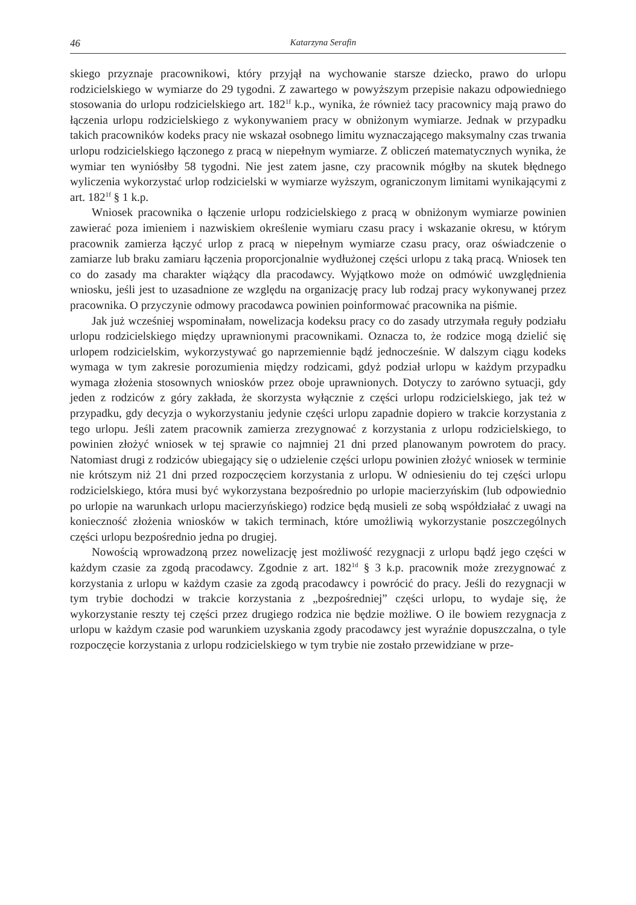46 Katarzyna Serafin
skiego przyznaje pracownikowi, który przyjął na wychowanie starsze dziecko, prawo do urlopu rodzicielskiego w wymiarze do 29 tygodni. Z zawartego w powyższym przepisie nakazu odpowiedniego stosowania do urlopu rodzicielskiego art. 182<sup>1f</sup> k.p., wynika, że również tacy pracownicy mają prawo do łączenia urlopu rodzicielskiego z wykonywaniem pracy w obniżonym wymiarze. Jednak w przypadku takich pracowników kodeks pracy nie wskazał osobnego limitu wyznaczającego maksymalny czas trwania urlopu rodzicielskiego łączonego z pracą w niepełnym wymiarze. Z obliczeń matematycznych wynika, że wymiar ten wyniósłby 58 tygodni. Nie jest zatem jasne, czy pracownik mógłby na skutek błędnego wyliczenia wykorzystać urlop rodzicielski w wymiarze wyższym, ograniczonym limitami wynikającymi z art. 182<sup>1f</sup> § 1 k.p.
Wniosek pracownika o łączenie urlopu rodzicielskiego z pracą w obniżonym wymiarze powinien zawierać poza imieniem i nazwiskiem określenie wymiaru czasu pracy i wskazanie okresu, w którym pracownik zamierza łączyć urlop z pracą w niepełnym wymiarze czasu pracy, oraz oświadczenie o zamiarze lub braku zamiaru łączenia proporcjonalnie wydłużonej części urlopu z taką pracą. Wniosek ten co do zasady ma charakter wiążący dla pracodawcy. Wyjątkowo może on odmówić uwzględnienia wniosku, jeśli jest to uzasadnione ze względu na organizację pracy lub rodzaj pracy wykonywanej przez pracownika. O przyczynie odmowy pracodawca powinien poinformować pracownika na piśmie.
Jak już wcześniej wspominałam, nowelizacja kodeksu pracy co do zasady utrzymała reguły podziału urlopu rodzicielskiego między uprawnionymi pracownikami. Oznacza to, że rodzice mogą dzielić się urlopem rodzicielskim, wykorzystywać go naprzemiennie bądź jednocześnie. W dalszym ciągu kodeks wymaga w tym zakresie porozumienia między rodzicami, gdyż podział urlopu w każdym przypadku wymaga złożenia stosownych wniosków przez oboje uprawnionych. Dotyczy to zarówno sytuacji, gdy jeden z rodziców z góry zakłada, że skorzysta wyłącznie z części urlopu rodzicielskiego, jak też w przypadku, gdy decyzja o wykorzystaniu jedynie części urlopu zapadnie dopiero w trakcie korzystania z tego urlopu. Jeśli zatem pracownik zamierza zrezygnować z korzystania z urlopu rodzicielskiego, to powinien złożyć wniosek w tej sprawie co najmniej 21 dni przed planowanym powrotem do pracy. Natomiast drugi z rodziców ubiegający się o udzielenie części urlopu powinien złożyć wniosek w terminie nie krótszym niż 21 dni przed rozpoczęciem korzystania z urlopu. W odniesieniu do tej części urlopu rodzicielskiego, która musi być wykorzystana bezpośrednio po urlopie macierzyńskim (lub odpowiednio po urlopie na warunkach urlopu macierzyńskiego) rodzice będą musieli ze sobą współdziałać z uwagi na konieczność złożenia wniosków w takich terminach, które umożliwią wykorzystanie poszczególnych części urlopu bezpośrednio jedna po drugiej.
Nowością wprowadzoną przez nowelizację jest możliwość rezygnacji z urlopu bądź jego części w każdym czasie za zgodą pracodawcy. Zgodnie z art. 182<sup>1d</sup> § 3 k.p. pracownik może zrezygnować z korzystania z urlopu w każdym czasie za zgodą pracodawcy i powrócić do pracy. Jeśli do rezygnacji w tym trybie dochodzi w trakcie korzystania z „bezpośredniej” części urlopu, to wydaje się, że wykorzystanie reszty tej części przez drugiego rodzica nie będzie możliwe. O ile bowiem rezygnacja z urlopu w każdym czasie pod warunkiem uzyskania zgody pracodawcy jest wyraźnie dopuszczalna, o tyle rozpoczęcie korzystania z urlopu rodzicielskiego w tym trybie nie zostało przewidziane w prze-